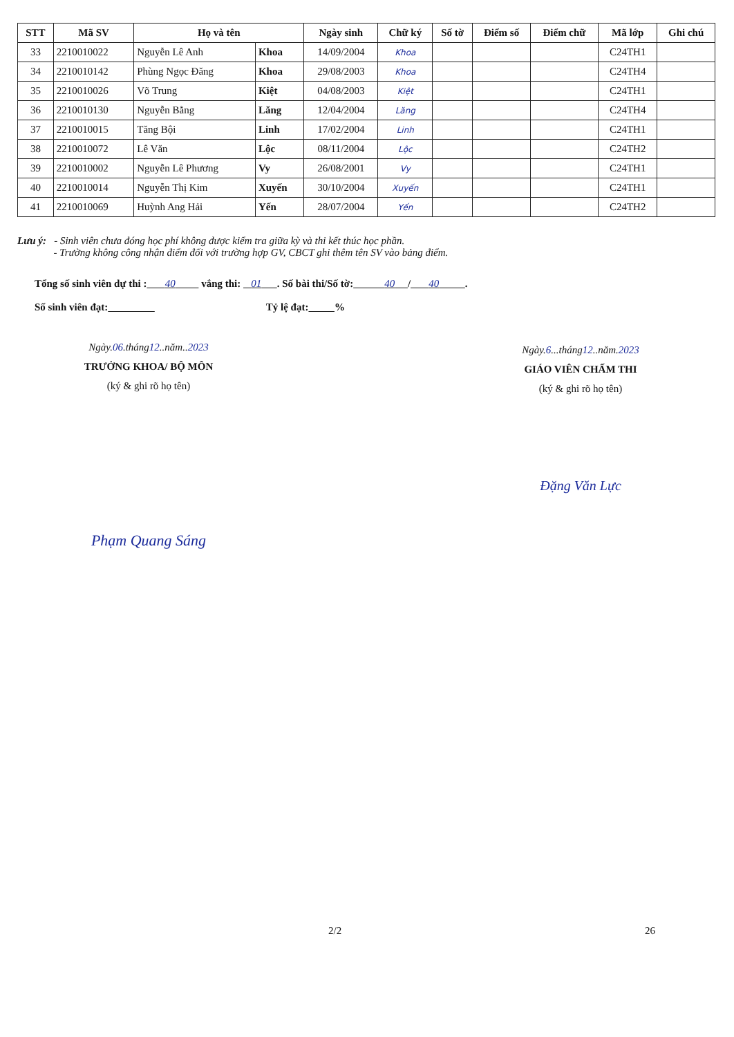| STT | Mã SV | Họ và tên | | Ngày sinh | Chữ ký | Số tờ | Điểm số | Điểm chữ | Mã lớp | Ghi chú |
| --- | --- | --- | --- | --- | --- | --- | --- | --- | --- | --- |
| 33 | 2210010022 | Nguyễn Lê Anh | Khoa | 14/09/2004 | Khoa | | | | C24TH1 | |
| 34 | 2210010142 | Phùng Ngọc Đăng | Khoa | 29/08/2003 | Khoa | | | | C24TH4 | |
| 35 | 2210010026 | Võ Trung | Kiệt | 04/08/2003 | Kiệt | | | | C24TH1 | |
| 36 | 2210010130 | Nguyễn Bằng | Lăng | 12/04/2004 | Lăng | | | | C24TH4 | |
| 37 | 2210010015 | Tăng Bội | Linh | 17/02/2004 | Linh | | | | C24TH1 | |
| 38 | 2210010072 | Lê Văn | Lộc | 08/11/2004 | Lộc | | | | C24TH2 | |
| 39 | 2210010002 | Nguyễn Lê Phương | Vy | 26/08/2001 | Vy | | | | C24TH1 | |
| 40 | 2210010014 | Nguyễn Thị Kim | Xuyến | 30/10/2004 | Xuyến | | | | C24TH1 | |
| 41 | 2210010069 | Huỳnh Ang Hải | Yến | 28/07/2004 | Yến | | | | C24TH2 | |
Lưu ý: - Sinh viên chưa đóng học phí không được kiểm tra giữa kỳ và thi kết thúc học phần.
- Trường không công nhận điểm đối với trường hợp GV, CBCT ghi thêm tên SV vào bảng điểm.
Tổng số sinh viên dự thi : 40 vắng thi: 01 . Số bài thi/Số tờ: 40 / 40 .
Số sinh viên đạt: Tỷ lệ đạt: %
Ngày.06.tháng12..năm..2023
TRƯỞNG KHOA/ BỘ MÔN
(ký & ghi rõ họ tên)
Phạm Quang Sáng
Ngày.6...tháng12..năm.2023
GIÁO VIÊN CHẤM THI
(ký & ghi rõ họ tên)
Đặng Văn Lực
2/2 26